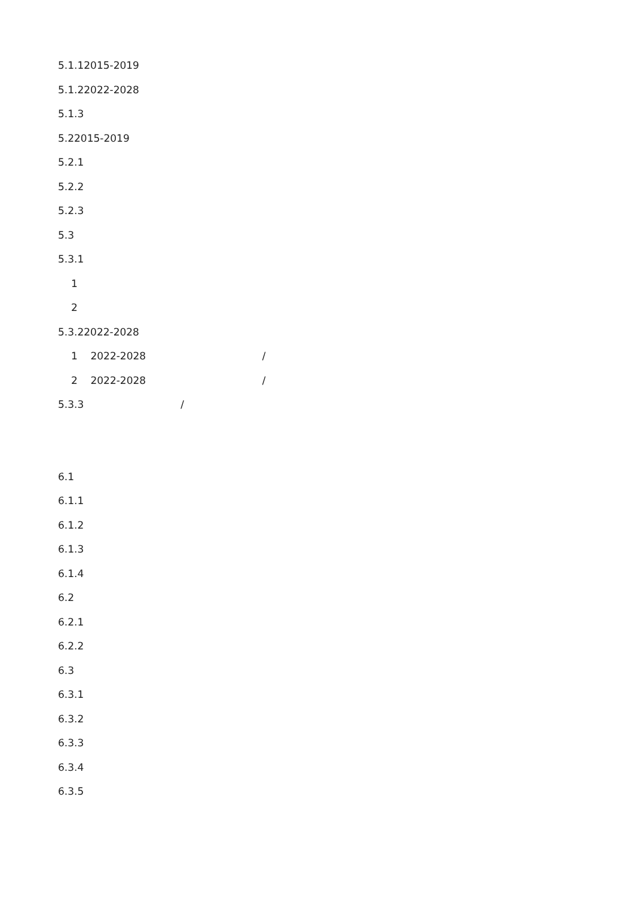5.1.12015-2019
5.1.22022-2028
5.1.3
5.22015-2019
5.2.1
5.2.2
5.2.3
5.3
5.3.1
1
2
5.3.22022-2028
1 2022-2028 /
2 2022-2028 /
5.3.3 /
6.1
6.1.1
6.1.2
6.1.3
6.1.4
6.2
6.2.1
6.2.2
6.3
6.3.1
6.3.2
6.3.3
6.3.4
6.3.5